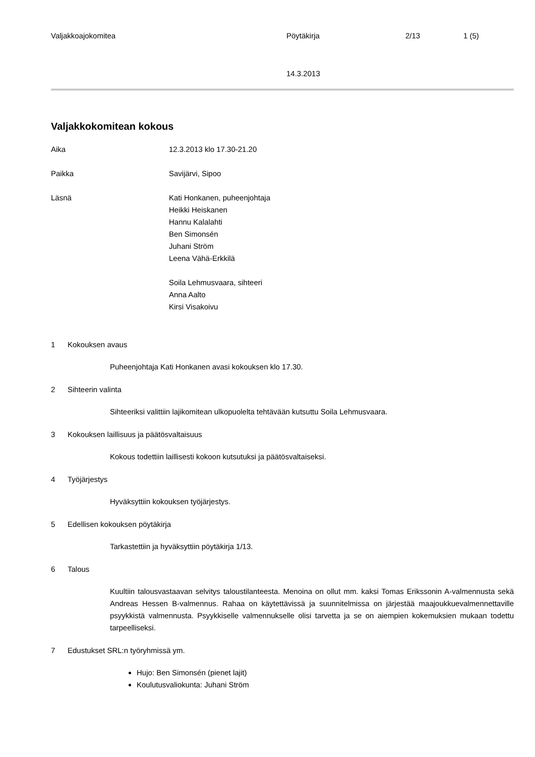Valjakkoajokomitea Pöytäkirja 2/13 1 (5)
14.3.2013
Valjakkokomitean kokous
Aika 12.3.2013 klo 17.30-21.20
Paikka Savijärvi, Sipoo
Läsnä Kati Honkanen, puheenjohtaja
Heikki Heiskanen
Hannu Kalalahti
Ben Simonsén
Juhani Ström
Leena Vähä-Erkkilä
Soila Lehmusvaara, sihteeri
Anna Aalto
Kirsi Visakoivu
1 Kokouksen avaus
Puheenjohtaja Kati Honkanen avasi kokouksen klo 17.30.
2 Sihteerin valinta
Sihteeriksi valittiin lajikomitean ulkopuolelta tehtävään kutsuttu Soila Lehmusvaara.
3 Kokouksen laillisuus ja päätösvaltaisuus
Kokous todettiin laillisesti kokoon kutsutuksi ja päätösvaltaiseksi.
4 Työjärjestys
Hyväksyttiin kokouksen työjärjestys.
5 Edellisen kokouksen pöytäkirja
Tarkastettiin ja hyväksyttiin pöytäkirja 1/13.
6 Talous
Kuultiin talousvastaavan selvitys taloustilanteesta. Menoina on ollut mm. kaksi Tomas Erikssonin A-valmennusta sekä Andreas Hessen B-valmennus. Rahaa on käytettävissä ja suunnitelmissa on järjestää maajoukkuevalmennettaville psyykkistä valmennusta. Psyykkiselle valmennukselle olisi tarvetta ja se on aiempien kokemuksien mukaan todettu tarpeelliseksi.
7 Edustukset SRL:n työryhmissä ym.
Hujo: Ben Simonsén (pienet lajit)
Koulutusvaliokunta: Juhani Ström